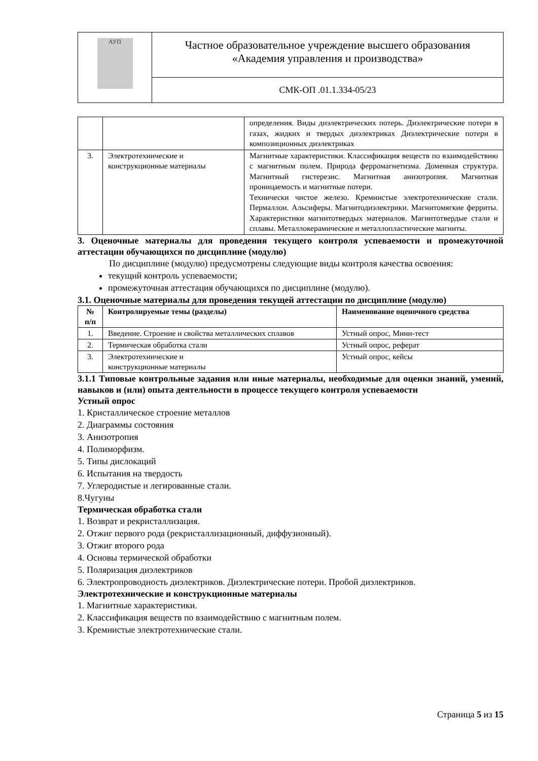| АУП | Частное образовательное учреждение высшего образования «Академия управления и производства» |
| | СМК-ОП .01.1.334-05/23 |
| | | определения. Виды диэлектрических потерь. Диэлектрические потери в газах, жидких и твердых диэлектриках Диэлектрические потери в композиционных диэлектриках |
| 3. | Электротехнические и конструкционные материалы | Магнитные характеристики. Классификация веществ по взаимодействию с магнитным полем. Природа ферромагнетизма. Доменная структура. Магнитный гистерезис. Магнитная анизотропия. Магнитная проницаемость и магнитные потери. Технически чистое железо. Кремнистые электротехнические стали. Пермаллои. Альсиферы. Магнитодиэлектрики. Магнитомягкие ферриты. Характеристики магнитотвердых материалов. Магнитотвердые стали и сплавы. Металлокерамические и металлопластические магниты. |
3. Оценочные материалы для проведения текущего контроля успеваемости и промежуточной аттестации обучающихся по дисциплине (модулю)
По дисциплине (модулю) предусмотрены следующие виды контроля качества освоения:
текущий контроль успеваемости;
промежуточная аттестация обучающихся по дисциплине (модулю).
3.1. Оценочные материалы для проведения текущей аттестации по дисциплине (модулю)
| № п/п | Контролируемые темы (разделы) | Наименование оценочного средства |
| --- | --- | --- |
| 1. | Введение. Строение и свойства металлических сплавов | Устный опрос, Мини-тест |
| 2. | Термическая обработка стали | Устный опрос, реферат |
| 3. | Электротехнические и конструкционные материалы | Устный опрос, кейсы |
3.1.1 Типовые контрольные задания или иные материалы, необходимые для оценки знаний, умений, навыков и (или) опыта деятельности в процессе текущего контроля успеваемости
Устный опрос
1. Кристаллическое строение металлов
2. Диаграммы состояния
3. Анизотропия
4. Полиморфизм.
5. Типы дислокаций
6. Испытания на твердость
7. Углеродистые и легированные стали.
8.Чугуны
Термическая обработка стали
1. Возврат и рекристаллизация.
2. Отжиг первого рода (рекристаллизационный, диффузионный).
3. Отжиг второго рода
4. Основы термической обработки
5. Поляризация диэлектриков
6. Электропроводность диэлектриков. Диэлектрические потери. Пробой диэлектриков.
Электротехнические и конструкционные материалы
1. Магнитные характеристики.
2. Классификация веществ по взаимодействию с магнитным полем.
3. Кремнистые электротехнические стали.
Страница 5 из 15